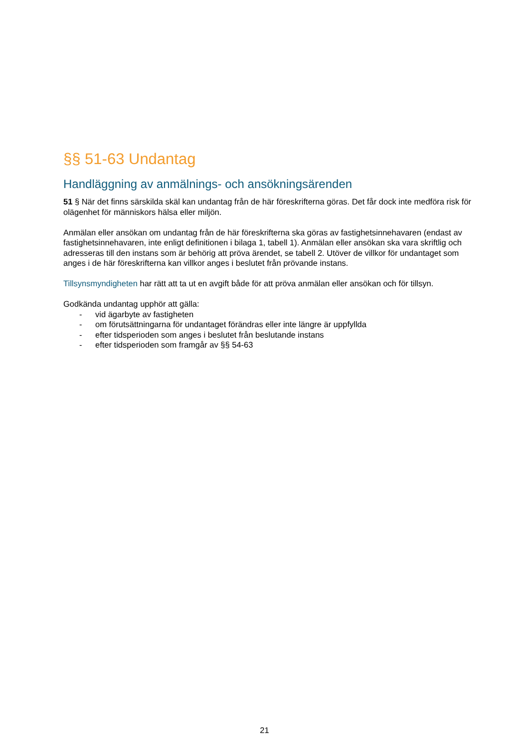§§ 51-63 Undantag
Handläggning av anmälnings- och ansökningsärenden
51 § När det finns särskilda skäl kan undantag från de här föreskrifterna göras. Det får dock inte medföra risk för olägenhet för människors hälsa eller miljön.
Anmälan eller ansökan om undantag från de här föreskrifterna ska göras av fastighetsinnehavaren (endast av fastighetsinnehavaren, inte enligt definitionen i bilaga 1, tabell 1). Anmälan eller ansökan ska vara skriftlig och adresseras till den instans som är behörig att pröva ärendet, se tabell 2. Utöver de villkor för undantaget som anges i de här föreskrifterna kan villkor anges i beslutet från prövande instans.
Tillsynsmyndigheten har rätt att ta ut en avgift både för att pröva anmälan eller ansökan och för tillsyn.
Godkända undantag upphör att gälla:
- vid ägarbyte av fastigheten
- om förutsättningarna för undantaget förändras eller inte längre är uppfyllda
- efter tidsperioden som anges i beslutet från beslutande instans
- efter tidsperioden som framgår av §§ 54-63
21